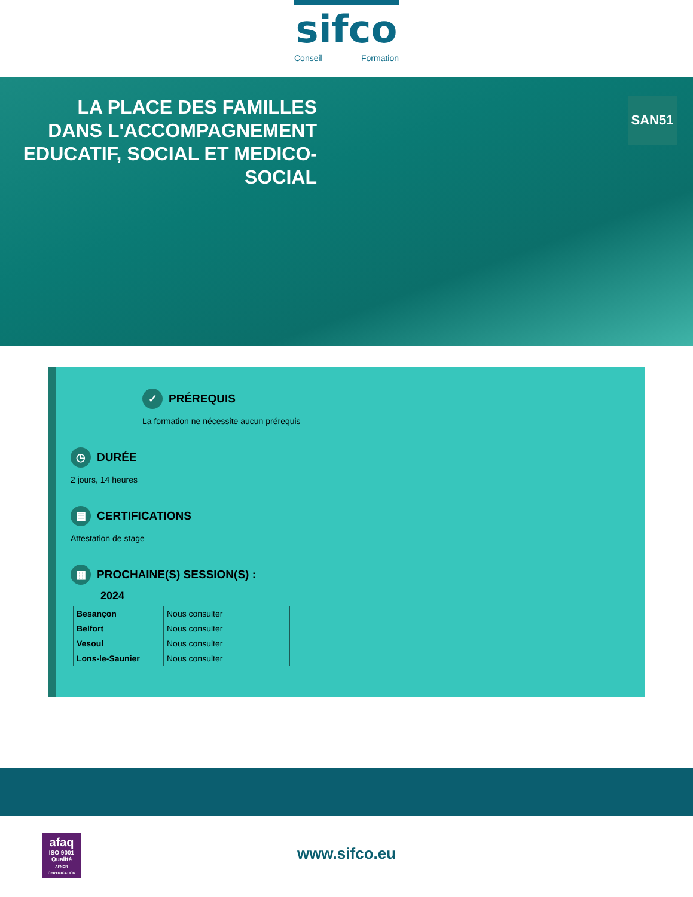sifco
Conseil Formation
LA PLACE DES FAMILLES DANS L'ACCOMPAGNEMENT EDUCATIF, SOCIAL ET MEDICO-SOCIAL
SAN51
✓ PRÉREQUIS
La formation ne nécessite aucun prérequis
◷ DURÉE
2 jours, 14 heures
▤ CERTIFICATIONS
Attestation de stage
▦ PROCHAINE(S) SESSION(S) :
2024
| Besançon | Nous consulter |
| Belfort | Nous consulter |
| Vesoul | Nous consulter |
| Lons-le-Saunier | Nous consulter |
afaq
ISO 9001
Qualité
AFNOR CERTIFICATION
www.sifco.eu